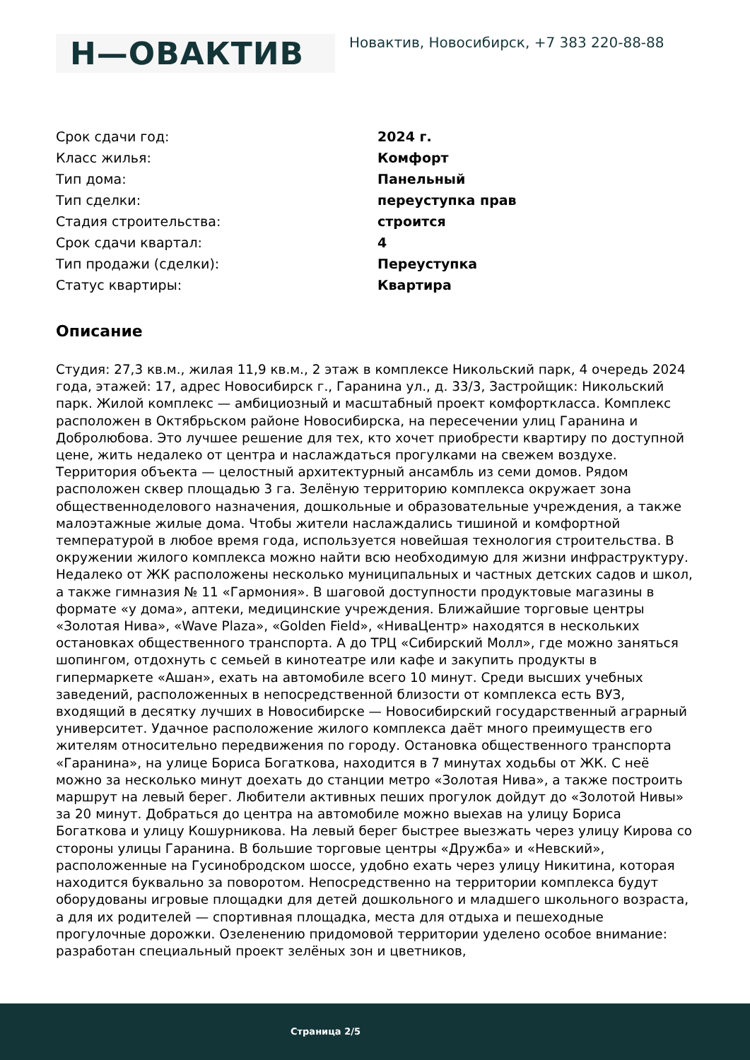Н—ОВАКТИВ
Новактив, Новосибирск, +7 383 220-88-88
| Срок сдачи год: | 2024 г. |
| Класс жилья: | Комфорт |
| Тип дома: | Панельный |
| Тип сделки: | переуступка прав |
| Стадия строительства: | строится |
| Срок сдачи квартал: | 4 |
| Тип продажи (сделки): | Переуступка |
| Статус квартиры: | Квартира |
Описание
Студия: 27,3 кв.м., жилая 11,9 кв.м., 2 этаж в комплексе Никольский парк, 4 очередь 2024 года, этажей: 17, адрес Новосибирск г., Гаранина ул., д. 33/3, Застройщик: Никольский парк. Жилой комплекс — амбициозный и масштабный проект комфорткласса. Комплекс расположен в Октябрьском районе Новосибирска, на пересечении улиц Гаранина и Добролюбова. Это лучшее решение для тех, кто хочет приобрести квартиру по доступной цене, жить недалеко от центра и наслаждаться прогулками на свежем воздухе. Территория объекта — целостный архитектурный ансамбль из семи домов. Рядом расположен сквер площадью 3 га. Зелёную территорию комплекса окружает зона общественноделового назначения, дошкольные и образовательные учреждения, а также малоэтажные жилые дома. Чтобы жители наслаждались тишиной и комфортной температурой в любое время года, используется новейшая технология строительства. В окружении жилого комплекса можно найти всю необходимую для жизни инфраструктуру. Недалеко от ЖК расположены несколько муниципальных и частных детских садов и школ, а также гимназия № 11 «Гармония». В шаговой доступности продуктовые магазины в формате «у дома», аптеки, медицинские учреждения. Ближайшие торговые центры «Золотая Нива», «Wave Plaza», «Golden Field», «НиваЦентр» находятся в нескольких остановках общественного транспорта. А до ТРЦ «Сибирский Молл», где можно заняться шопингом, отдохнуть с семьей в кинотеатре или кафе и закупить продукты в гипермаркете «Ашан», ехать на автомобиле всего 10 минут. Среди высших учебных заведений, расположенных в непосредственной близости от комплекса есть ВУЗ, входящий в десятку лучших в Новосибирске — Новосибирский государственный аграрный университет. Удачное расположение жилого комплекса даёт много преимуществ его жителям относительно передвижения по городу. Остановка общественного транспорта «Гаранина», на улице Бориса Богаткова, находится в 7 минутах ходьбы от ЖК. С неё можно за несколько минут доехать до станции метро «Золотая Нива», а также построить маршрут на левый берег. Любители активных пеших прогулок дойдут до «Золотой Нивы» за 20 минут. Добраться до центра на автомобиле можно выехав на улицу Бориса Богаткова и улицу Кошурникова. На левый берег быстрее выезжать через улицу Кирова со стороны улицы Гаранина. В большие торговые центры «Дружба» и «Невский», расположенные на Гусинобродском шоссе, удобно ехать через улицу Никитина, которая находится буквально за поворотом. Непосредственно на территории комплекса будут оборудованы игровые площадки для детей дошкольного и младшего школьного возраста, а для их родителей — спортивная площадка, места для отдыха и пешеходные прогулочные дорожки. Озеленению придомовой территории уделено особое внимание: разработан специальный проект зелёных зон и цветников,
Страница 2/5